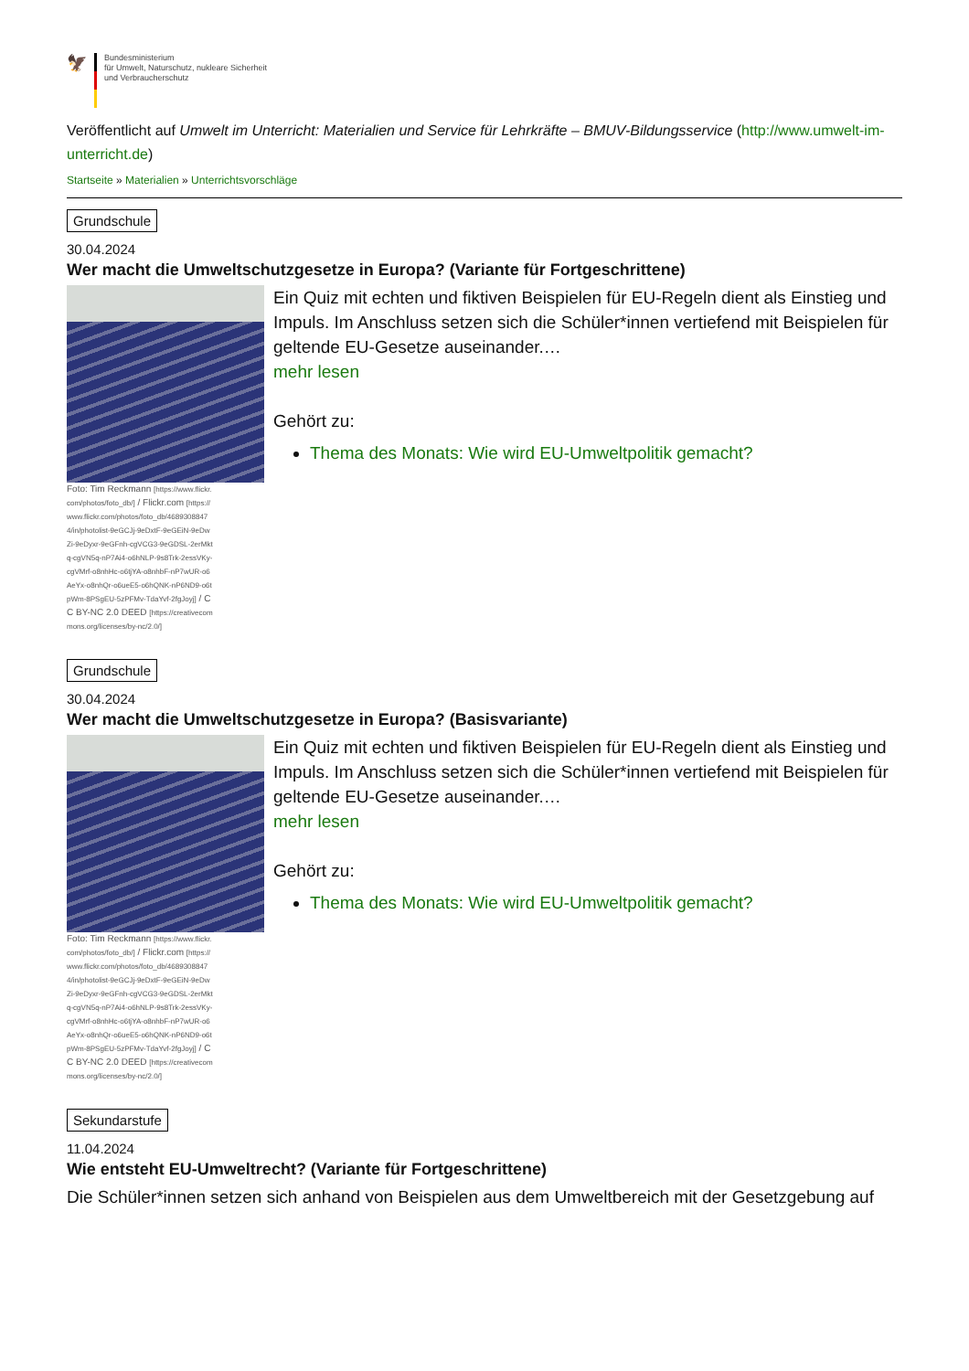🦅
Bundesministerium
für Umwelt, Naturschutz, nukleare Sicherheit
und Verbraucherschutz
Veröffentlicht auf Umwelt im Unterricht: Materialien und Service für Lehrkräfte – BMUV-Bildungsservice (http://www.umwelt-im-unterricht.de)
Startseite » Materialien » Unterrichtsvorschläge
Grundschule
30.04.2024
Wer macht die Umweltschutzgesetze in Europa? (Variante für Fortgeschrittene)
Foto: Tim Reckmann [https://www.flickr.com/photos/foto_db/] / Flickr.com [https://www.flickr.com/photos/foto_db/46893088474/in/photolist-9eGCJj-9eDxtF-9eGEiN-9eDwZi-9eDyxr-9eGFnh-cgVCG3-9eGDSL-2erMktq-cgVN5q-nP7Ai4-o6hNLP-9s8Trk-2essVKy-cgVMrf-o8nhHc-o6tjYA-o8nhbF-nP7wUR-o6AeYx-o8nhQr-o6ueE5-o6hQNK-nP6ND9-o6tpWm-8PSgEU-5zPFMv-TdaYvf-2fgJoyj] / CC BY-NC 2.0 DEED [https://creativecommons.org/licenses/by-nc/2.0/]
Ein Quiz mit echten und fiktiven Beispielen für EU-Regeln dient als Einstieg und Impuls. Im Anschluss setzen sich die Schüler*innen vertiefend mit Beispielen für geltende EU-Gesetze auseinander.…
mehr lesen
Gehört zu:
Thema des Monats: Wie wird EU-Umweltpolitik gemacht?
Grundschule
30.04.2024
Wer macht die Umweltschutzgesetze in Europa? (Basisvariante)
Foto: Tim Reckmann [https://www.flickr.com/photos/foto_db/] / Flickr.com [https://www.flickr.com/photos/foto_db/46893088474/in/photolist-9eGCJj-9eDxtF-9eGEiN-9eDwZi-9eDyxr-9eGFnh-cgVCG3-9eGDSL-2erMktq-cgVN5q-nP7Ai4-o6hNLP-9s8Trk-2essVKy-cgVMrf-o8nhHc-o6tjYA-o8nhbF-nP7wUR-o6AeYx-o8nhQr-o6ueE5-o6hQNK-nP6ND9-o6tpWm-8PSgEU-5zPFMv-TdaYvf-2fgJoyj] / CC BY-NC 2.0 DEED [https://creativecommons.org/licenses/by-nc/2.0/]
Ein Quiz mit echten und fiktiven Beispielen für EU-Regeln dient als Einstieg und Impuls. Im Anschluss setzen sich die Schüler*innen vertiefend mit Beispielen für geltende EU-Gesetze auseinander.…
mehr lesen
Gehört zu:
Thema des Monats: Wie wird EU-Umweltpolitik gemacht?
Sekundarstufe
11.04.2024
Wie entsteht EU-Umweltrecht? (Variante für Fortgeschrittene)
Die Schüler*innen setzen sich anhand von Beispielen aus dem Umweltbereich mit der Gesetzgebung auf